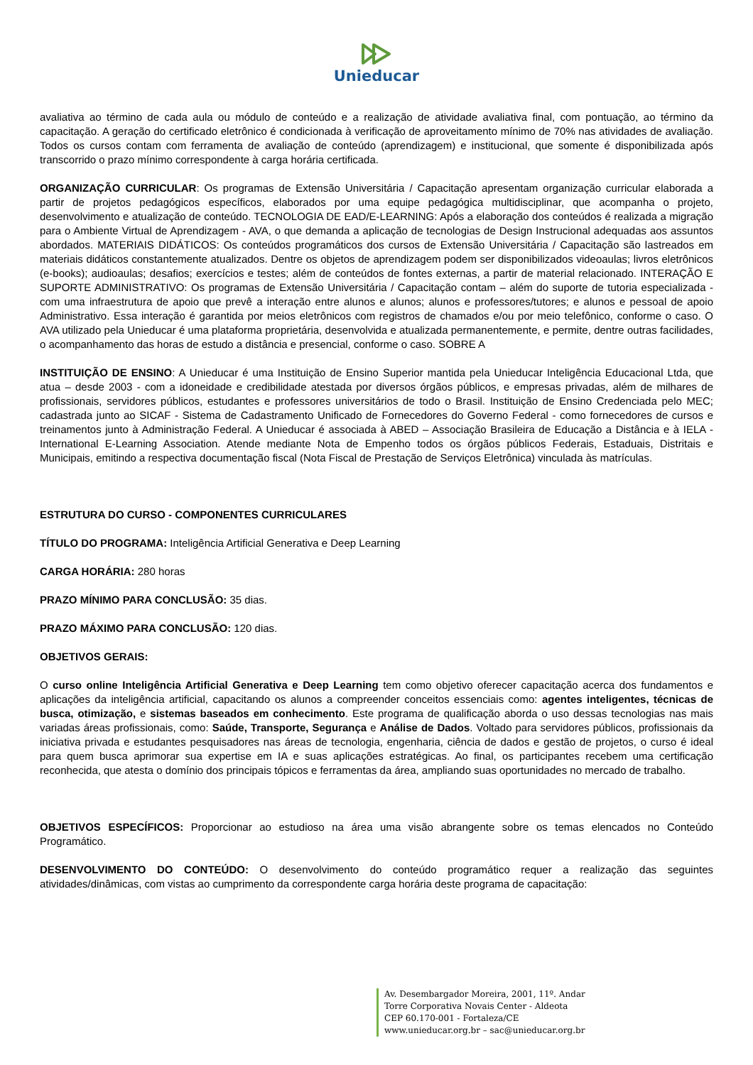Unieducar
avaliativa ao término de cada aula ou módulo de conteúdo e a realização de atividade avaliativa final, com pontuação, ao término da capacitação. A geração do certificado eletrônico é condicionada à verificação de aproveitamento mínimo de 70% nas atividades de avaliação. Todos os cursos contam com ferramenta de avaliação de conteúdo (aprendizagem) e institucional, que somente é disponibilizada após transcorrido o prazo mínimo correspondente à carga horária certificada.
ORGANIZAÇÃO CURRICULAR: Os programas de Extensão Universitária / Capacitação apresentam organização curricular elaborada a partir de projetos pedagógicos específicos, elaborados por uma equipe pedagógica multidisciplinar, que acompanha o projeto, desenvolvimento e atualização de conteúdo. TECNOLOGIA DE EAD/E-LEARNING: Após a elaboração dos conteúdos é realizada a migração para o Ambiente Virtual de Aprendizagem - AVA, o que demanda a aplicação de tecnologias de Design Instrucional adequadas aos assuntos abordados. MATERIAIS DIDÁTICOS: Os conteúdos programáticos dos cursos de Extensão Universitária / Capacitação são lastreados em materiais didáticos constantemente atualizados. Dentre os objetos de aprendizagem podem ser disponibilizados videoaulas; livros eletrônicos (e-books); audioaulas; desafios; exercícios e testes; além de conteúdos de fontes externas, a partir de material relacionado. INTERAÇÃO E SUPORTE ADMINISTRATIVO: Os programas de Extensão Universitária / Capacitação contam – além do suporte de tutoria especializada - com uma infraestrutura de apoio que prevê a interação entre alunos e alunos; alunos e professores/tutores; e alunos e pessoal de apoio Administrativo. Essa interação é garantida por meios eletrônicos com registros de chamados e/ou por meio telefônico, conforme o caso. O AVA utilizado pela Unieducar é uma plataforma proprietária, desenvolvida e atualizada permanentemente, e permite, dentre outras facilidades, o acompanhamento das horas de estudo a distância e presencial, conforme o caso. SOBRE A
INSTITUIÇÃO DE ENSINO: A Unieducar é uma Instituição de Ensino Superior mantida pela Unieducar Inteligência Educacional Ltda, que atua – desde 2003 - com a idoneidade e credibilidade atestada por diversos órgãos públicos, e empresas privadas, além de milhares de profissionais, servidores públicos, estudantes e professores universitários de todo o Brasil. Instituição de Ensino Credenciada pelo MEC; cadastrada junto ao SICAF - Sistema de Cadastramento Unificado de Fornecedores do Governo Federal - como fornecedores de cursos e treinamentos junto à Administração Federal. A Unieducar é associada à ABED – Associação Brasileira de Educação a Distância e à IELA - International E-Learning Association. Atende mediante Nota de Empenho todos os órgãos públicos Federais, Estaduais, Distritais e Municipais, emitindo a respectiva documentação fiscal (Nota Fiscal de Prestação de Serviços Eletrônica) vinculada às matrículas.
ESTRUTURA DO CURSO - COMPONENTES CURRICULARES
TÍTULO DO PROGRAMA: Inteligência Artificial Generativa e Deep Learning
CARGA HORÁRIA: 280 horas
PRAZO MÍNIMO PARA CONCLUSÃO: 35 dias.
PRAZO MÁXIMO PARA CONCLUSÃO: 120 dias.
OBJETIVOS GERAIS:
O curso online Inteligência Artificial Generativa e Deep Learning tem como objetivo oferecer capacitação acerca dos fundamentos e aplicações da inteligência artificial, capacitando os alunos a compreender conceitos essenciais como: agentes inteligentes, técnicas de busca, otimização, e sistemas baseados em conhecimento. Este programa de qualificação aborda o uso dessas tecnologias nas mais variadas áreas profissionais, como: Saúde, Transporte, Segurança e Análise de Dados. Voltado para servidores públicos, profissionais da iniciativa privada e estudantes pesquisadores nas áreas de tecnologia, engenharia, ciência de dados e gestão de projetos, o curso é ideal para quem busca aprimorar sua expertise em IA e suas aplicações estratégicas. Ao final, os participantes recebem uma certificação reconhecida, que atesta o domínio dos principais tópicos e ferramentas da área, ampliando suas oportunidades no mercado de trabalho.
OBJETIVOS ESPECÍFICOS: Proporcionar ao estudioso na área uma visão abrangente sobre os temas elencados no Conteúdo Programático.
DESENVOLVIMENTO DO CONTEÚDO: O desenvolvimento do conteúdo programático requer a realização das seguintes atividades/dinâmicas, com vistas ao cumprimento da correspondente carga horária deste programa de capacitação:
Av. Desembargador Moreira, 2001, 11º. Andar
Torre Corporativa Novais Center - Aldeota
CEP 60.170-001 - Fortaleza/CE
www.unieducar.org.br – sac@unieducar.org.br